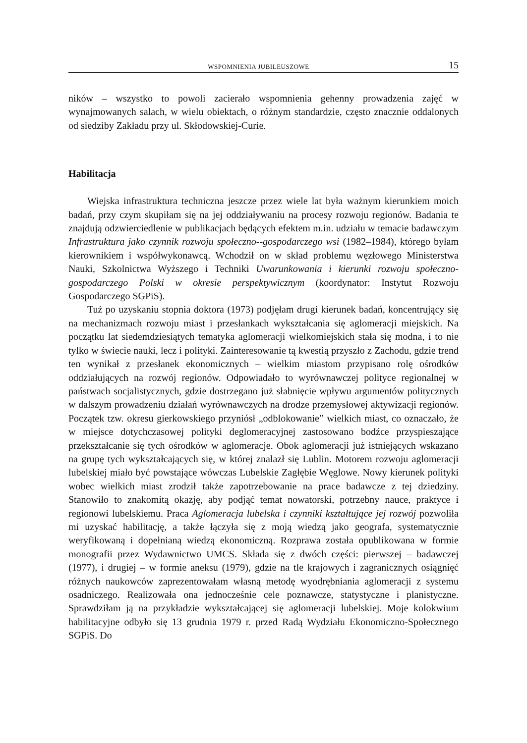WSPOMNIENIA JUBILEUSZOWE 15
ników – wszystko to powoli zacierało wspomnienia gehenny prowadzenia zajęć w wynajmowanych salach, w wielu obiektach, o różnym standardzie, często znacznie oddalonych od siedziby Zakładu przy ul. Skłodowskiej-Curie.
Habilitacja
Wiejska infrastruktura techniczna jeszcze przez wiele lat była ważnym kierunkiem moich badań, przy czym skupiłam się na jej oddziaływaniu na procesy rozwoju regionów. Badania te znajdują odzwierciedlenie w publikacjach będących efektem m.in. udziału w temacie badawczym Infrastruktura jako czynnik rozwoju społeczno--gospodarczego wsi (1982–1984), którego byłam kierownikiem i współwykonawcą. Wchodził on w skład problemu węzłowego Ministerstwa Nauki, Szkolnictwa Wyższego i Techniki Uwarunkowania i kierunki rozwoju społeczno-gospodarczego Polski w okresie perspektywicznym (koordynator: Instytut Rozwoju Gospodarczego SGPiS).
Tuż po uzyskaniu stopnia doktora (1973) podjęłam drugi kierunek badań, koncentrujący się na mechanizmach rozwoju miast i przesłankach wykształcania się aglomeracji miejskich. Na początku lat siedemdziesiątych tematyka aglomeracji wielkomiejskich stała się modna, i to nie tylko w świecie nauki, lecz i polityki. Zainteresowanie tą kwestią przyszło z Zachodu, gdzie trend ten wynikał z przesłanek ekonomicznych – wielkim miastom przypisano rolę ośrodków oddziałujących na rozwój regionów. Odpowiadało to wyrównawczej polityce regionalnej w państwach socjalistycznych, gdzie dostrzegano już słabnięcie wpływu argumentów politycznych w dalszym prowadzeniu działań wyrównawczych na drodze przemysłowej aktywizacji regionów. Początek tzw. okresu gierkowskiego przyniósł „odblokowanie” wielkich miast, co oznaczało, że w miejsce dotychczasowej polityki deglomeracyjnej zastosowano bodźce przyspieszające przekształcanie się tych ośrodków w aglomeracje. Obok aglomeracji już istniejących wskazano na grupę tych wykształcających się, w której znalazł się Lublin. Motorem rozwoju aglomeracji lubelskiej miało być powstające wówczas Lubelskie Zagłębie Węglowe. Nowy kierunek polityki wobec wielkich miast zrodził także zapotrzebowanie na prace badawcze z tej dziedziny. Stanowiło to znakomitą okazję, aby podjąć temat nowatorski, potrzebny nauce, praktyce i regionowi lubelskiemu. Praca Aglomeracja lubelska i czynniki kształtujące jej rozwój pozwoliła mi uzyskać habilitację, a także łączyła się z moją wiedzą jako geografa, systematycznie weryfikowaną i dopełnianą wiedzą ekonomiczną. Rozprawa została opublikowana w formie monografii przez Wydawnictwo UMCS. Składa się z dwóch części: pierwszej – badawczej (1977), i drugiej – w formie aneksu (1979), gdzie na tle krajowych i zagranicznych osiągnięć różnych naukowców zaprezentowałam własną metodę wyodrębniania aglomeracji z systemu osadniczego. Realizowała ona jednocześnie cele poznawcze, statystyczne i planistyczne. Sprawdziłam ją na przykładzie wykształcającej się aglomeracji lubelskiej. Moje kolokwium habilitacyjne odbyło się 13 grudnia 1979 r. przed Radą Wydziału Ekonomiczno-Społecznego SGPiS. Do